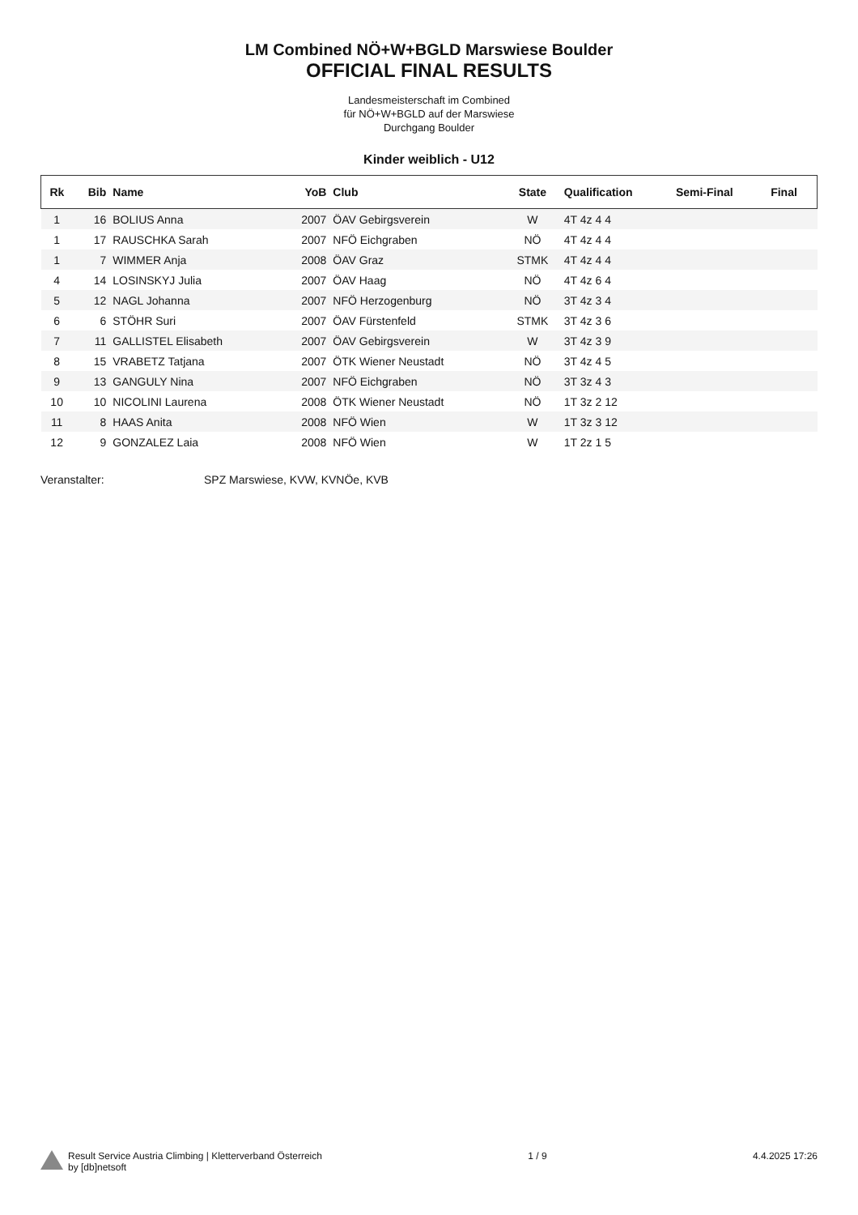LM Combined NÖ+W+BGLD Marswiese Boulder
OFFICIAL FINAL RESULTS
Landesmeisterschaft im Combined
für NÖ+W+BGLD auf der Marswiese
Durchgang Boulder
Kinder weiblich - U12
| Rk | Bib | Name | YoB | Club | State | Qualification | Semi-Final | Final |
| --- | --- | --- | --- | --- | --- | --- | --- | --- |
| 1 | 16 | BOLIUS Anna | 2007 | ÖAV Gebirgsverein | W | 4T 4z 4 4 | | |
| 1 | 17 | RAUSCHKA Sarah | 2007 | NFÖ Eichgraben | NÖ | 4T 4z 4 4 | | |
| 1 | 7 | WIMMER Anja | 2008 | ÖAV Graz | STMK | 4T 4z 4 4 | | |
| 4 | 14 | LOSINSKYJ Julia | 2007 | ÖAV Haag | NÖ | 4T 4z 6 4 | | |
| 5 | 12 | NAGL Johanna | 2007 | NFÖ Herzogenburg | NÖ | 3T 4z 3 4 | | |
| 6 | 6 | STÖHR Suri | 2007 | ÖAV Fürstenfeld | STMK | 3T 4z 3 6 | | |
| 7 | 11 | GALLISTEL Elisabeth | 2007 | ÖAV Gebirgsverein | W | 3T 4z 3 9 | | |
| 8 | 15 | VRABETZ Tatjana | 2007 | ÖTK Wiener Neustadt | NÖ | 3T 4z 4 5 | | |
| 9 | 13 | GANGULY Nina | 2007 | NFÖ Eichgraben | NÖ | 3T 3z 4 3 | | |
| 10 | 10 | NICOLINI Laurena | 2008 | ÖTK Wiener Neustadt | NÖ | 1T 3z 2 12 | | |
| 11 | 8 | HAAS Anita | 2008 | NFÖ Wien | W | 1T 3z 3 12 | | |
| 12 | 9 | GONZALEZ Laia | 2008 | NFÖ Wien | W | 1T 2z 1 5 | | |
Veranstalter: SPZ Marswiese, KVW, KVNÖe, KVB
Result Service Austria Climbing | Kletterverband Österreich
by [db]netsoft
1 / 9 4.4.2025 17:26